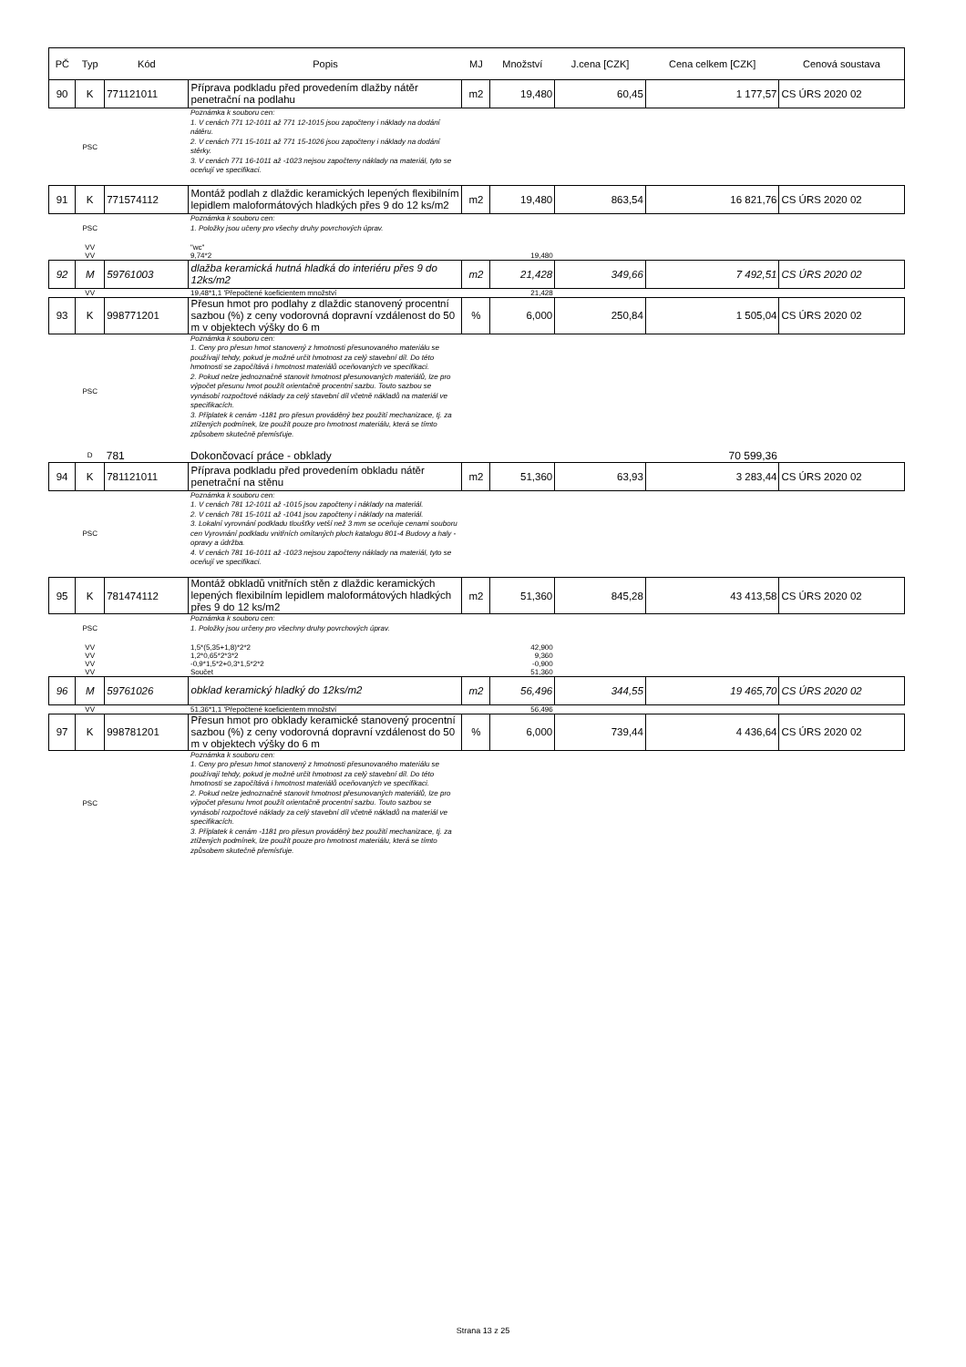| PČ | Typ | Kód | Popis | MJ | Množství | J.cena [CZK] | Cena celkem [CZK] | Cenová soustava |
| --- | --- | --- | --- | --- | --- | --- | --- | --- |
| 90 | K | 771121011 | Příprava podkladu před provedením dlažby nátěr penetrační na podlahu | m2 | 19,480 | 60,45 | 1 177,57 | CS ÚRS 2020 02 |
| | PSC | | Poznámka k souboru cen: 1. V cenách 771 12-1011 až 771 12-1015 jsou započteny i náklady na dodání nátěru. 2. V cenách 771 15-1011 až 771 15-1026 jsou započteny i náklady na dodání stěrky. 3. V cenách 771 16-1011 až -1023 nejsou započteny náklady na materiál, tyto se oceňují ve specifikaci. | | | | | |
| 91 | K | 771574112 | Montáž podlah z dlaždic keramických lepených flexibilním lepidlem maloformátových hladkých přes 9 do 12 ks/m2 | m2 | 19,480 | 863,54 | 16 821,76 | CS ÚRS 2020 02 |
| | PSC | | Poznámka k souboru cen: 1. Položky jsou učeny pro všechy druhy povrchových úprav. | | | | | |
| | VV | | "wc" | | | | | |
| | VV | | 9,74*2 | | 19,480 | | | |
| 92 | M | 59761003 | dlažba keramická hutná hladká do interiéru přes 9 do 12ks/m2 | m2 | 21,428 | 349,66 | 7 492,51 | CS ÚRS 2020 02 |
| | VV | | 19,48*1,1 'Přepočtené koeficientem množství | | 21,428 | | | |
| 93 | K | 998771201 | Přesun hmot pro podlahy z dlaždic stanovený procentní sazbou (%) z ceny vodorovná dopravní vzdálenost do 50 m v objektech výšky do 6 m | % | 6,000 | 250,84 | 1 505,04 | CS ÚRS 2020 02 |
| | PSC | | Poznámka k souboru cen: 1. Ceny pro přesun hmot stanovený z hmotnosti přesunovaného materiálu se používají tehdy, pokud je možné určit hmotnost za celý stavební díl. Do této hmotnosti se započítává i hmotnost materiálů oceňovaných ve specifikaci. 2. Pokud nelze jednoznačně stanovit hmotnost přesunovaných materiálů, lze pro výpočet přesunu hmot použít orientačně procentní sazbu. Touto sazbou se vynásobí rozpočtové náklady za celý stavební díl včetně nákladů na materiál ve specifikacích. 3. Příplatek k cenám -1181 pro přesun prováděný bez použití mechanizace, tj. za ztížených podmínek, lze použít pouze pro hmotnost materiálu, která se tímto způsobem skutečně přemísťuje. | | | | | |
| | D | 781 | Dokončovací práce - obklady | | | | 70 599,36 | |
| 94 | K | 781121011 | Příprava podkladu před provedením obkladu nátěr penetrační na stěnu | m2 | 51,360 | 63,93 | 3 283,44 | CS ÚRS 2020 02 |
| | PSC | | Poznámka k souboru cen: 1. V cenách 781 12-1011 až -1015 jsou započteny i náklady na materiál. 2. V cenách 781 15-1011 až -1041 jsou započteny i náklady na materiál. 3. Lokalní vyrovnání podkladu tloušťky vetší než 3 mm se oceňuje cenami souboru cen Vyrovnání podkladu vnitřních omítaných ploch katalogu 801-4 Budovy a haly - opravy a údržba. 4. V cenách 781 16-1011 až -1023 nejsou započteny náklady na materiál, tyto se oceňují ve specifikaci. | | | | | |
| 95 | K | 781474112 | Montáž obkladů vnitřních stěn z dlaždic keramických lepených flexibilním lepidlem maloformátových hladkých přes 9 do 12 ks/m2 | m2 | 51,360 | 845,28 | 43 413,58 | CS ÚRS 2020 02 |
| | PSC | | Poznámka k souboru cen: 1. Položky jsou určeny pro všechny druhy povrchových úprav. | | | | | |
| | VV | | 1,5*(5,35+1,8)*2*2 | | 42,900 | | | |
| | VV | | 1,2*0,65*2*3*2 | | 9,360 | | | |
| | VV | | -0,9*1,5*2+0,3*1,5*2*2 | | -0,900 | | | |
| | VV | | Součet | | 51,360 | | | |
| 96 | M | 59761026 | obklad keramický hladký do 12ks/m2 | m2 | 56,496 | 344,55 | 19 465,70 | CS ÚRS 2020 02 |
| | VV | | 51,36*1,1 'Přepočtené koeficientem množství | | 56,496 | | | |
| 97 | K | 998781201 | Přesun hmot pro obklady keramické stanovený procentní sazbou (%) z ceny vodorovná dopravní vzdálenost do 50 m v objektech výšky do 6 m | % | 6,000 | 739,44 | 4 436,64 | CS ÚRS 2020 02 |
| | PSC | | Poznámka k souboru cen: 1. Ceny pro přesun hmot stanovený z hmotnosti přesunovaného materiálu se používají tehdy, pokud je možné určit hmotnost za celý stavební díl. Do této hmotnosti se započítává i hmotnost materiálů oceňovaných ve specifikaci. 2. Pokud nelze jednoznačně stanovit hmotnost přesunovaných materiálů, lze pro výpočet přesunu hmot použít orientačně procentní sazbu. Touto sazbou se vynásobí rozpočtové náklady za celý stavební díl včetně nákladů na materiál ve specifikacích. 3. Příplatek k cenám -1181 pro přesun prováděný bez použití mechanizace, tj. za ztížených podmínek, lze použít pouze pro hmotnost materiálu, která se tímto způsobem skutečně přemísťuje. | | | | | |
Strana 13 z 25